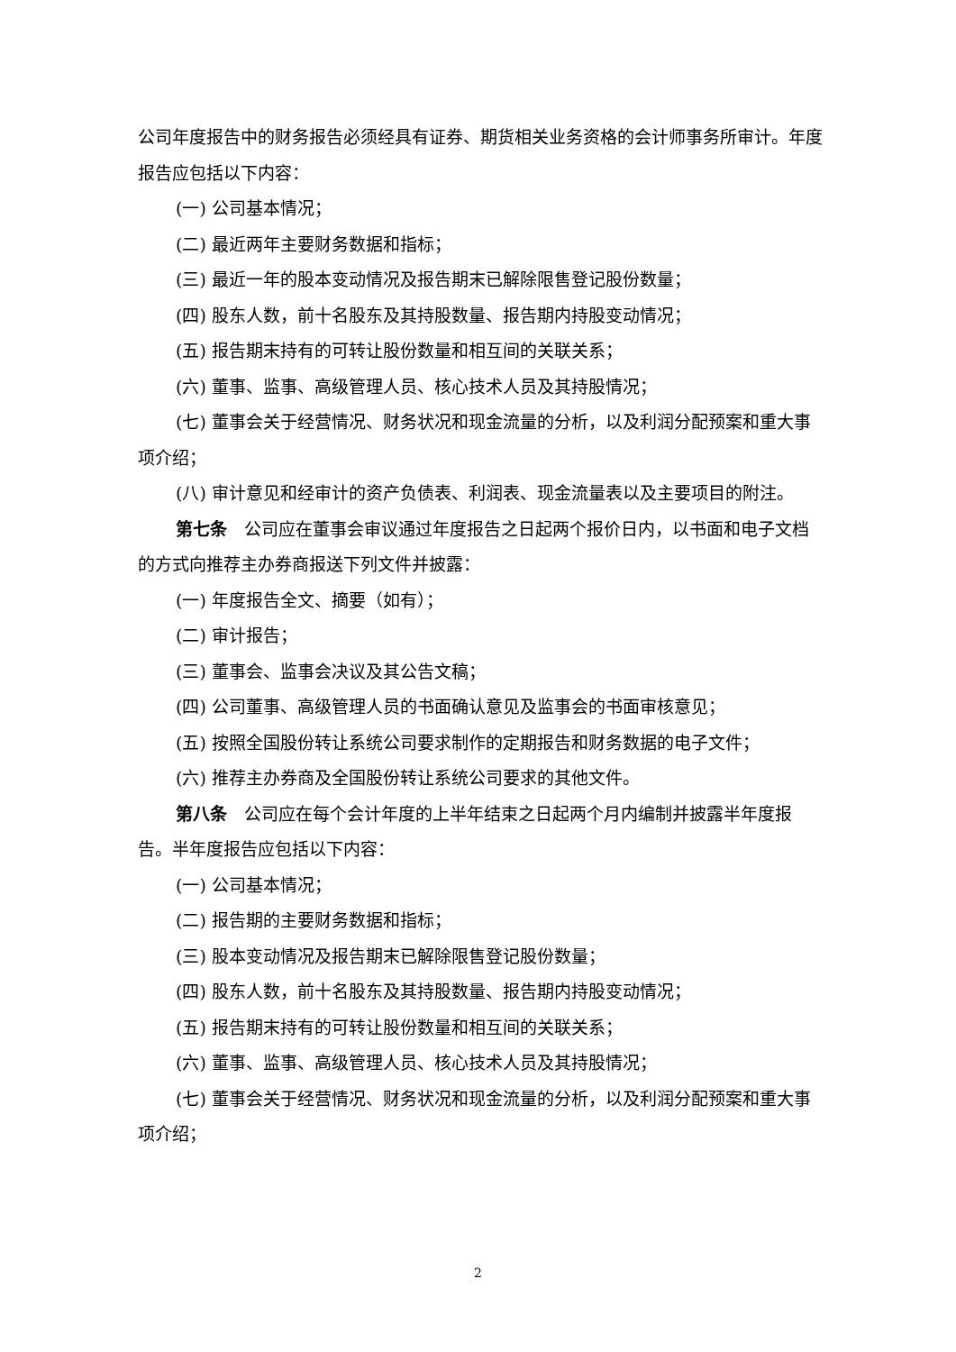公司年度报告中的财务报告必须经具有证券、期货相关业务资格的会计师事务所审计。年度报告应包括以下内容：
(一) 公司基本情况；
(二) 最近两年主要财务数据和指标；
(三) 最近一年的股本变动情况及报告期末已解除限售登记股份数量；
(四) 股东人数，前十名股东及其持股数量、报告期内持股变动情况；
(五) 报告期末持有的可转让股份数量和相互间的关联关系；
(六) 董事、监事、高级管理人员、核心技术人员及其持股情况；
(七) 董事会关于经营情况、财务状况和现金流量的分析，以及利润分配预案和重大事项介绍；
(八) 审计意见和经审计的资产负债表、利润表、现金流量表以及主要项目的附注。
第七条　公司应在董事会审议通过年度报告之日起两个报价日内，以书面和电子文档的方式向推荐主办券商报送下列文件并披露：
(一) 年度报告全文、摘要（如有）；
(二) 审计报告；
(三) 董事会、监事会决议及其公告文稿；
(四) 公司董事、高级管理人员的书面确认意见及监事会的书面审核意见；
(五) 按照全国股份转让系统公司要求制作的定期报告和财务数据的电子文件；
(六) 推荐主办券商及全国股份转让系统公司要求的其他文件。
第八条　公司应在每个会计年度的上半年结束之日起两个月内编制并披露半年度报告。半年度报告应包括以下内容：
(一) 公司基本情况；
(二) 报告期的主要财务数据和指标；
(三) 股本变动情况及报告期末已解除限售登记股份数量；
(四) 股东人数，前十名股东及其持股数量、报告期内持股变动情况；
(五) 报告期末持有的可转让股份数量和相互间的关联关系；
(六) 董事、监事、高级管理人员、核心技术人员及其持股情况；
(七) 董事会关于经营情况、财务状况和现金流量的分析，以及利润分配预案和重大事项介绍；
2